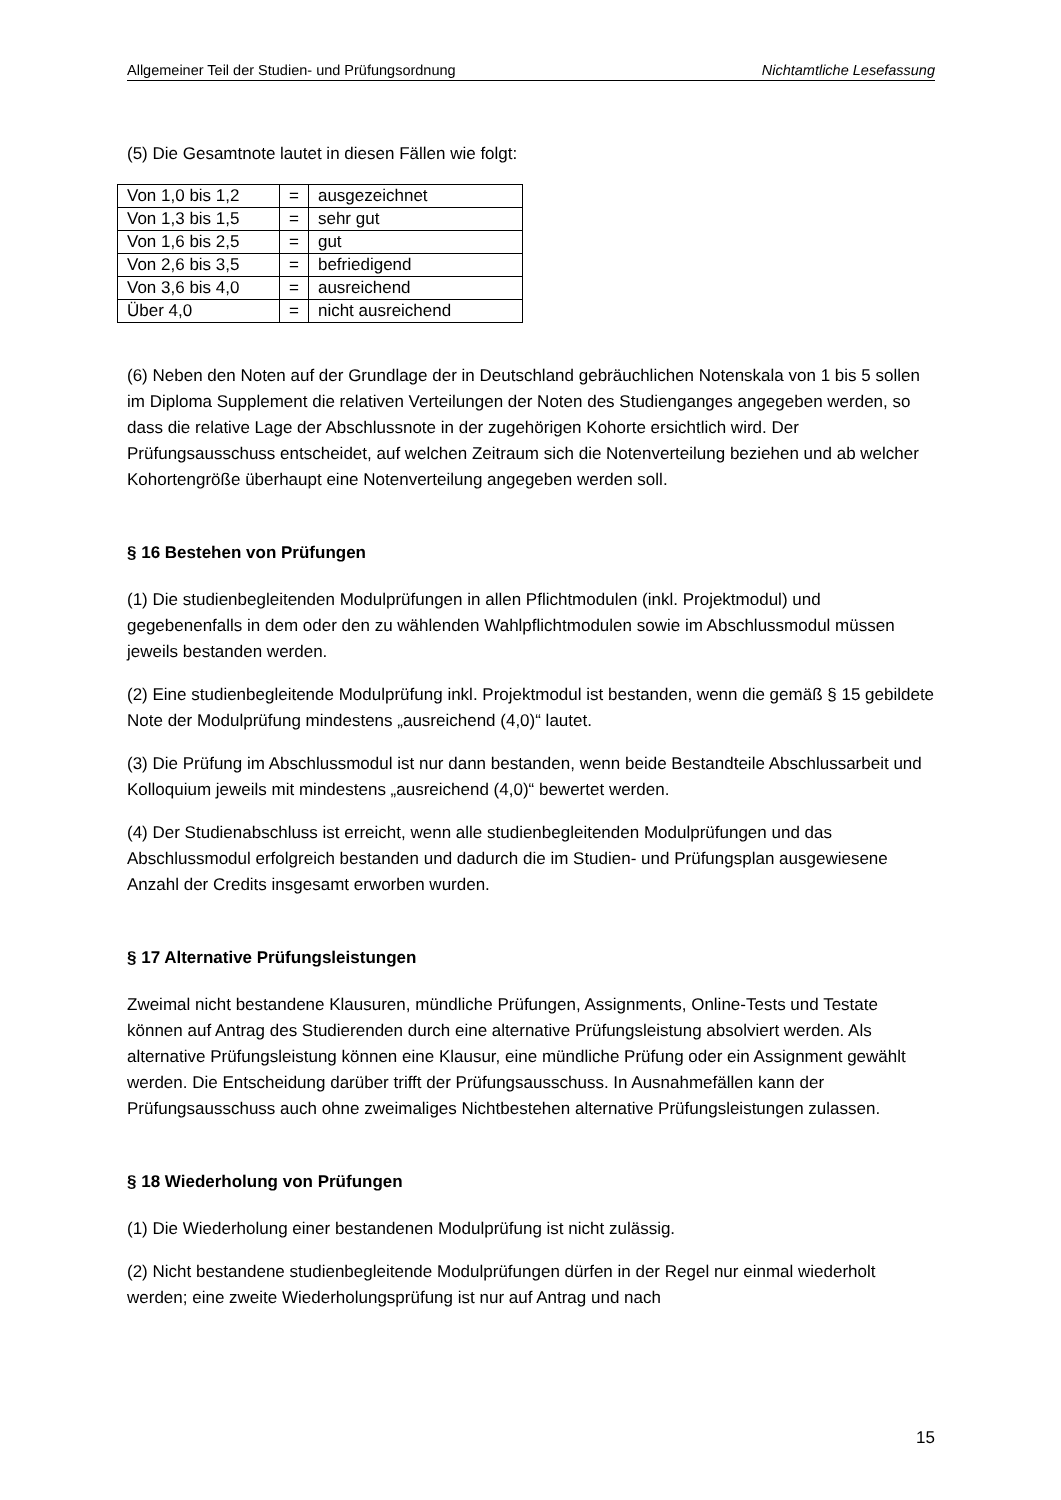Allgemeiner Teil der Studien- und Prüfungsordnung Nichtamtliche Lesefassung
(5) Die Gesamtnote lautet in diesen Fällen wie folgt:
| Von 1,0 bis 1,2 | = | ausgezeichnet |
| Von 1,3 bis 1,5 | = | sehr gut |
| Von 1,6 bis 2,5 | = | gut |
| Von 2,6 bis 3,5 | = | befriedigend |
| Von 3,6 bis 4,0 | = | ausreichend |
| Über 4,0 | = | nicht ausreichend |
(6) Neben den Noten auf der Grundlage der in Deutschland gebräuchlichen Notenskala von 1 bis 5 sollen im Diploma Supplement die relativen Verteilungen der Noten des Studienganges angegeben werden, so dass die relative Lage der Abschlussnote in der zugehörigen Kohorte ersichtlich wird. Der Prüfungsausschuss entscheidet, auf welchen Zeitraum sich die Notenverteilung beziehen und ab welcher Kohortengröße überhaupt eine Notenverteilung angegeben werden soll.
§ 16 Bestehen von Prüfungen
(1) Die studienbegleitenden Modulprüfungen in allen Pflichtmodulen (inkl. Projektmodul) und gegebenenfalls in dem oder den zu wählenden Wahlpflichtmodulen sowie im Abschlussmodul müssen jeweils bestanden werden.
(2) Eine studienbegleitende Modulprüfung inkl. Projektmodul ist bestanden, wenn die gemäß § 15 gebildete Note der Modulprüfung mindestens „ausreichend (4,0)“ lautet.
(3) Die Prüfung im Abschlussmodul ist nur dann bestanden, wenn beide Bestandteile Abschlussarbeit und Kolloquium jeweils mit mindestens „ausreichend (4,0)“ bewertet werden.
(4) Der Studienabschluss ist erreicht, wenn alle studienbegleitenden Modulprüfungen und das Abschlussmodul erfolgreich bestanden und dadurch die im Studien- und Prüfungsplan ausgewiesene Anzahl der Credits insgesamt erworben wurden.
§ 17 Alternative Prüfungsleistungen
Zweimal nicht bestandene Klausuren, mündliche Prüfungen, Assignments, Online-Tests und Testate können auf Antrag des Studierenden durch eine alternative Prüfungsleistung absolviert werden. Als alternative Prüfungsleistung können eine Klausur, eine mündliche Prüfung oder ein Assignment gewählt werden. Die Entscheidung darüber trifft der Prüfungsausschuss. In Ausnahmefällen kann der Prüfungsausschuss auch ohne zweimaliges Nichtbestehen alternative Prüfungsleistungen zulassen.
§ 18 Wiederholung von Prüfungen
(1) Die Wiederholung einer bestandenen Modulprüfung ist nicht zulässig.
(2) Nicht bestandene studienbegleitende Modulprüfungen dürfen in der Regel nur einmal wiederholt werden; eine zweite Wiederholungsprüfung ist nur auf Antrag und nach
15